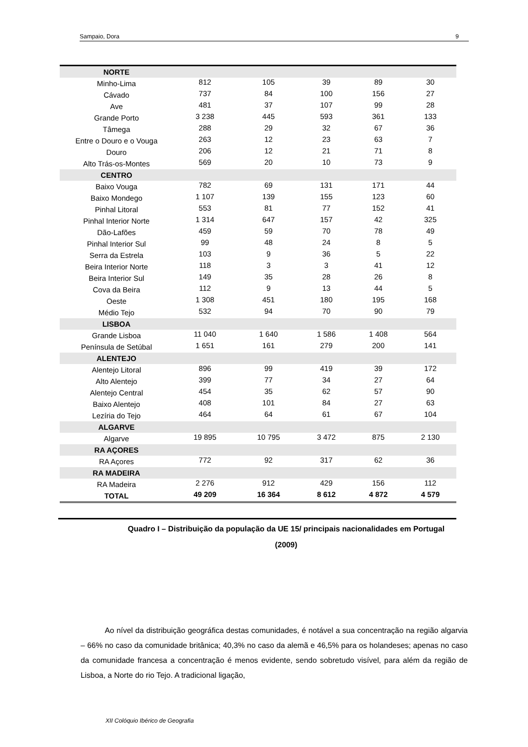Sampaio, Dora 9
| NORTE | | | | | |
| Minho-Lima | 812 | 105 | 39 | 89 | 30 |
| Cávado | 737 | 84 | 100 | 156 | 27 |
| Ave | 481 | 37 | 107 | 99 | 28 |
| Grande Porto | 3 238 | 445 | 593 | 361 | 133 |
| Tâmega | 288 | 29 | 32 | 67 | 36 |
| Entre o Douro e o Vouga | 263 | 12 | 23 | 63 | 7 |
| Douro | 206 | 12 | 21 | 71 | 8 |
| Alto Trás-os-Montes | 569 | 20 | 10 | 73 | 9 |
| CENTRO | | | | | |
| Baixo Vouga | 782 | 69 | 131 | 171 | 44 |
| Baixo Mondego | 1 107 | 139 | 155 | 123 | 60 |
| Pinhal Litoral | 553 | 81 | 77 | 152 | 41 |
| Pinhal Interior Norte | 1 314 | 647 | 157 | 42 | 325 |
| Dão-Lafões | 459 | 59 | 70 | 78 | 49 |
| Pinhal Interior Sul | 99 | 48 | 24 | 8 | 5 |
| Serra da Estrela | 103 | 9 | 36 | 5 | 22 |
| Beira Interior Norte | 118 | 3 | 3 | 41 | 12 |
| Beira Interior Sul | 149 | 35 | 28 | 26 | 8 |
| Cova da Beira | 112 | 9 | 13 | 44 | 5 |
| Oeste | 1 308 | 451 | 180 | 195 | 168 |
| Médio Tejo | 532 | 94 | 70 | 90 | 79 |
| LISBOA | | | | | |
| Grande Lisboa | 11 040 | 1 640 | 1 586 | 1 408 | 564 |
| Península de Setúbal | 1 651 | 161 | 279 | 200 | 141 |
| ALENTEJO | | | | | |
| Alentejo Litoral | 896 | 99 | 419 | 39 | 172 |
| Alto Alentejo | 399 | 77 | 34 | 27 | 64 |
| Alentejo Central | 454 | 35 | 62 | 57 | 90 |
| Baixo Alentejo | 408 | 101 | 84 | 27 | 63 |
| Lezíria do Tejo | 464 | 64 | 61 | 67 | 104 |
| ALGARVE | | | | | |
| Algarve | 19 895 | 10 795 | 3 472 | 875 | 2 130 |
| RA AÇORES | | | | | |
| RA Açores | 772 | 92 | 317 | 62 | 36 |
| RA MADEIRA | | | | | |
| RA Madeira | 2 276 | 912 | 429 | 156 | 112 |
| TOTAL | 49 209 | 16 364 | 8 612 | 4 872 | 4 579 |
Quadro I – Distribuição da população da UE 15/ principais nacionalidades em Portugal (2009)
Ao nível da distribuição geográfica destas comunidades, é notável a sua concentração na região algarvia – 66% no caso da comunidade britânica; 40,3% no caso da alemã e 46,5% para os holandeses; apenas no caso da comunidade francesa a concentração é menos evidente, sendo sobretudo visível, para além da região de Lisboa, a Norte do rio Tejo. A tradicional ligação,
XII Colóquio Ibérico de Geografia